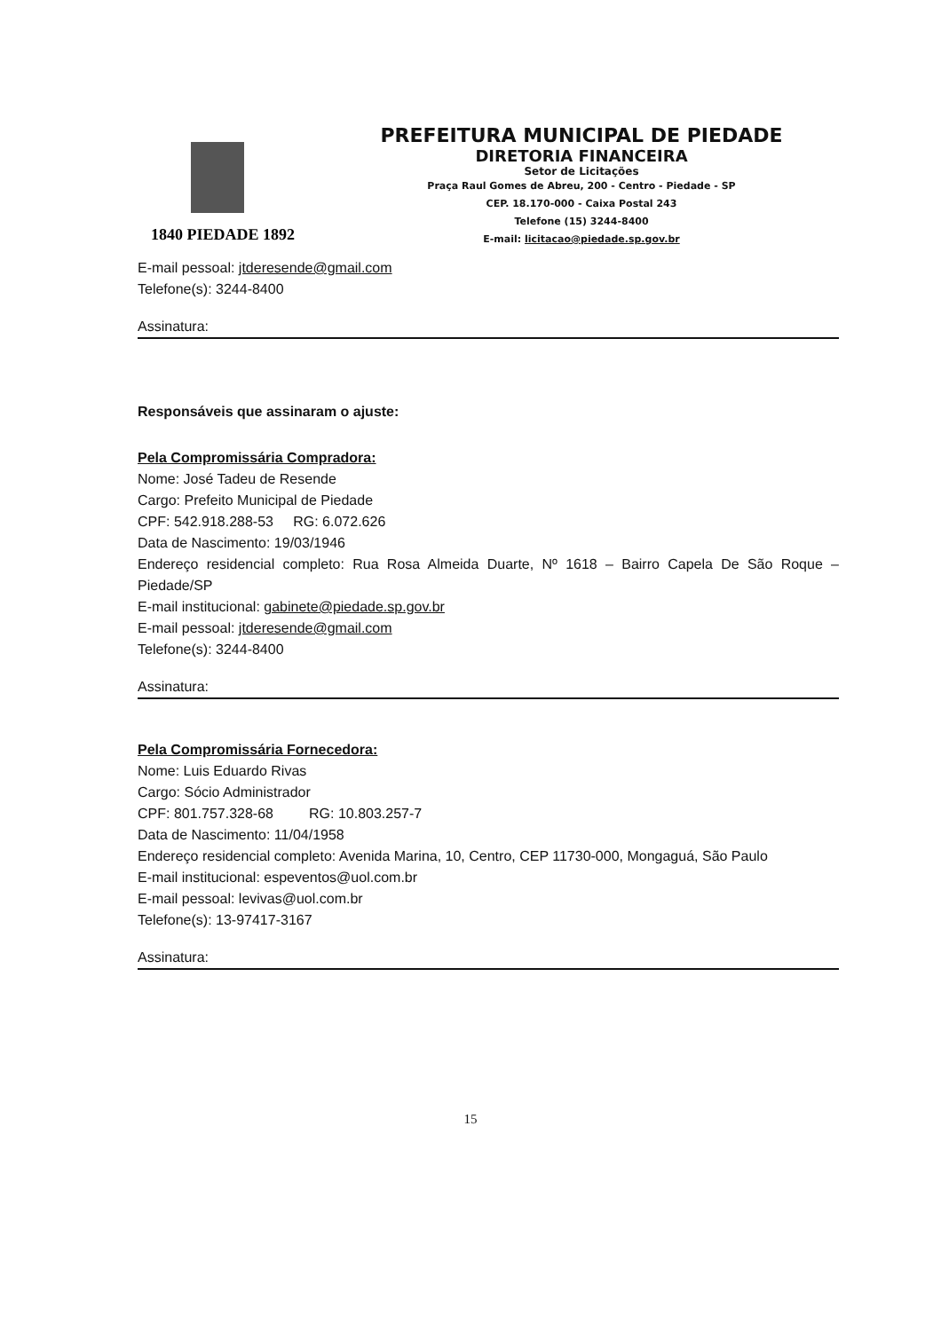1840 PIEDADE 1892
PREFEITURA MUNICIPAL DE PIEDADE
DIRETORIA FINANCEIRA
Setor de Licitações
Praça Raul Gomes de Abreu, 200 - Centro - Piedade - SP
CEP. 18.170-000 - Caixa Postal 243
Telefone (15) 3244-8400
E-mail: licitacao@piedade.sp.gov.br
E-mail pessoal: jtderesende@gmail.com
Telefone(s): 3244-8400
Assinatura:
Responsáveis que assinaram o ajuste:
Pela Compromissária Compradora:
Nome: José Tadeu de Resende
Cargo: Prefeito Municipal de Piedade
CPF: 542.918.288-53 RG: 6.072.626
Data de Nascimento: 19/03/1946
Endereço residencial completo: Rua Rosa Almeida Duarte, Nº 1618 – Bairro Capela De São Roque – Piedade/SP
E-mail institucional: gabinete@piedade.sp.gov.br
E-mail pessoal: jtderesende@gmail.com
Telefone(s): 3244-8400
Assinatura:
Pela Compromissária Fornecedora:
Nome: Luis Eduardo Rivas
Cargo: Sócio Administrador
CPF: 801.757.328-68 RG: 10.803.257-7
Data de Nascimento: 11/04/1958
Endereço residencial completo: Avenida Marina, 10, Centro, CEP 11730-000, Mongaguá, São Paulo
E-mail institucional: espeventos@uol.com.br
E-mail pessoal: levivas@uol.com.br
Telefone(s): 13-97417-3167
Assinatura:
15